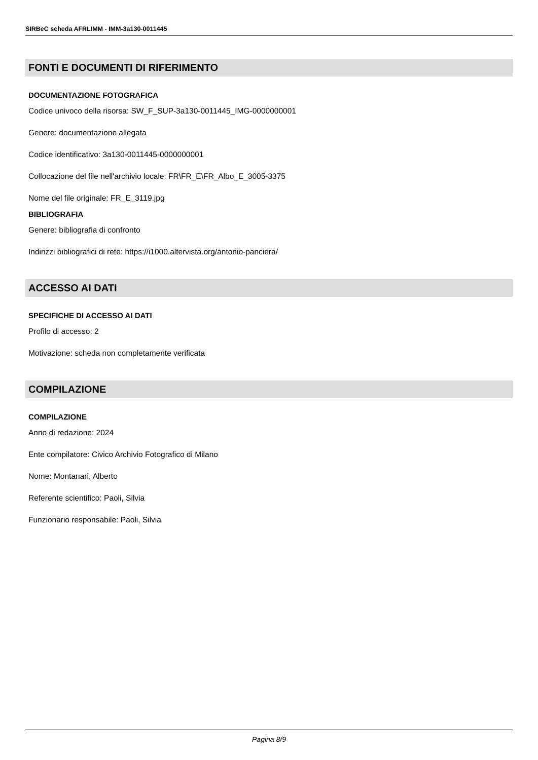SIRBeC scheda AFRLIMM - IMM-3a130-0011445
FONTI E DOCUMENTI DI RIFERIMENTO
DOCUMENTAZIONE FOTOGRAFICA
Codice univoco della risorsa: SW_F_SUP-3a130-0011445_IMG-0000000001
Genere: documentazione allegata
Codice identificativo: 3a130-0011445-0000000001
Collocazione del file nell'archivio locale: FR\FR_E\FR_Albo_E_3005-3375
Nome del file originale: FR_E_3119.jpg
BIBLIOGRAFIA
Genere: bibliografia di confronto
Indirizzi bibliografici di rete: https://i1000.altervista.org/antonio-panciera/
ACCESSO AI DATI
SPECIFICHE DI ACCESSO AI DATI
Profilo di accesso: 2
Motivazione: scheda non completamente verificata
COMPILAZIONE
COMPILAZIONE
Anno di redazione: 2024
Ente compilatore: Civico Archivio Fotografico di Milano
Nome: Montanari, Alberto
Referente scientifico: Paoli, Silvia
Funzionario responsabile: Paoli, Silvia
Pagina 8/9